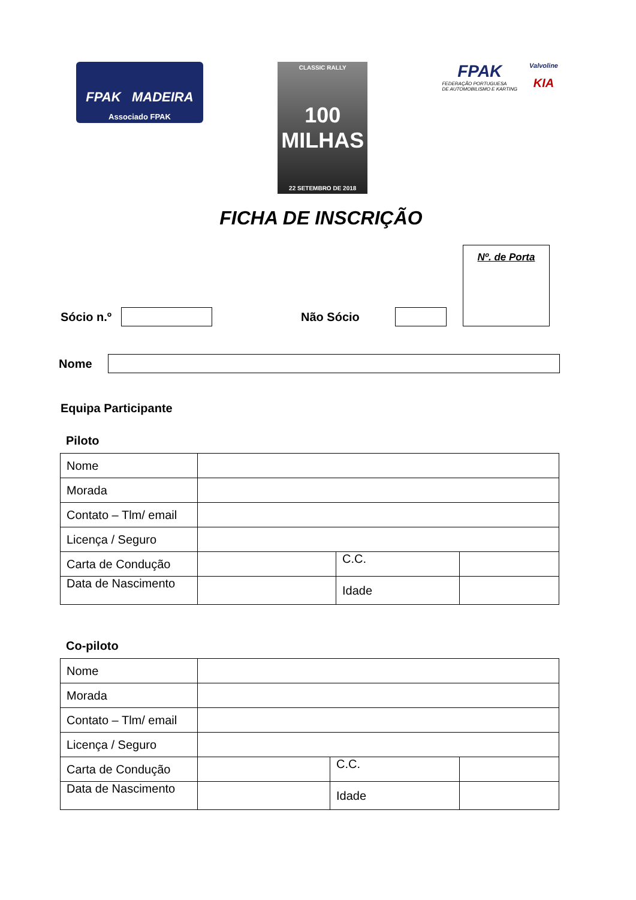FPAK MADEIRA
Associado FPAK
CLASSIC RALLY
100 MILHAS
22 SETEMBRO DE 2018
FPAK
FEDERAÇÃO PORTUGUESA
DE AUTOMOBILISMO E KARTING
Valvoline
KIA
FICHA DE INSCRIÇÃO
Nº. de Porta
Sócio n.º Não Sócio
Nome
Equipa Participante
Piloto
| Nome | | | | |
| Morada | | | | |
| Contato – Tlm/ email | | | | |
| Licença / Seguro | | | | |
| Carta de Condução | | C.C. | | |
| Data de Nascimento | | | Idade | |
Co-piloto
| Nome | | | | |
| Morada | | | | |
| Contato – Tlm/ email | | | | |
| Licença / Seguro | | | | |
| Carta de Condução | | C.C. | | |
| Data de Nascimento | | | Idade | |